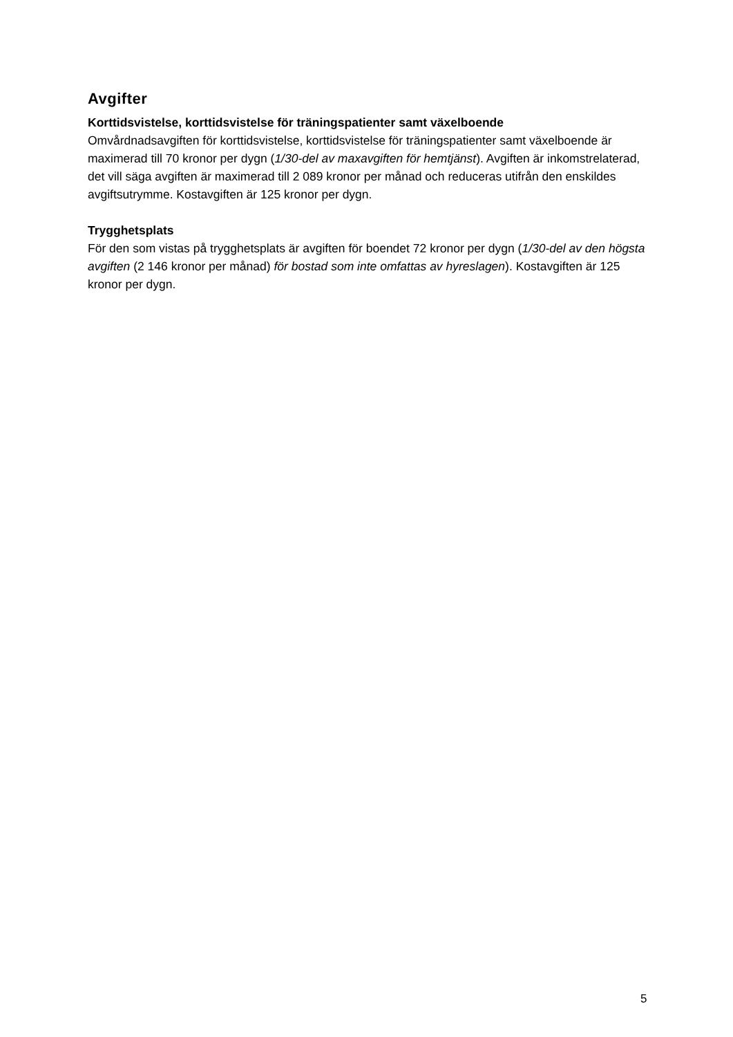Avgifter
Korttidsvistelse, korttidsvistelse för träningspatienter samt växelboende
Omvårdnadsavgiften för korttidsvistelse, korttidsvistelse för träningspatienter samt växelboende är maximerad till 70 kronor per dygn (1/30-del av maxavgiften för hemtjänst). Avgiften är inkomstrelaterad, det vill säga avgiften är maximerad till 2 089 kronor per månad och reduceras utifrån den enskildes avgiftsutrymme. Kostavgiften är 125 kronor per dygn.
Trygghetsplats
För den som vistas på trygghetsplats är avgiften för boendet 72 kronor per dygn (1/30-del av den högsta avgiften (2 146 kronor per månad) för bostad som inte omfattas av hyreslagen). Kostavgiften är 125 kronor per dygn.
5